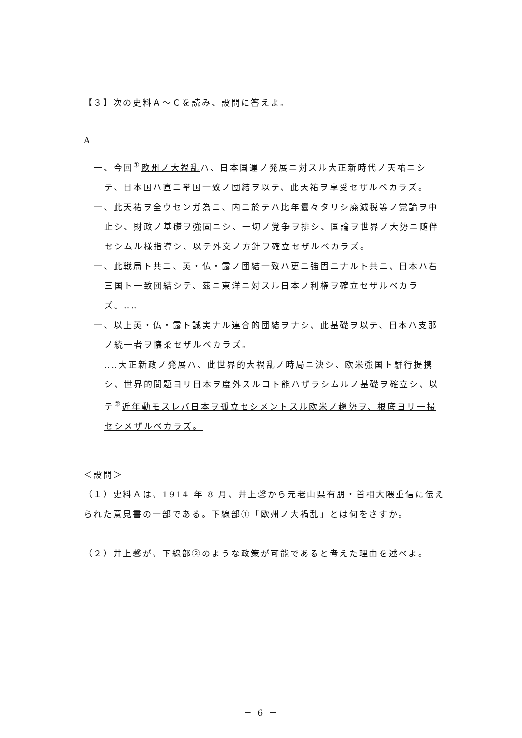【３】次の史料Ａ～Ｃを読み、設問に答えよ。
A
一、今回<sup>①</sup>欧州ノ大禍乱ハ、日本国運ノ発展ニ対スル大正新時代ノ天祐ニシテ、日本国ハ直ニ挙国一致ノ団結ヲ以テ、此天祐ヲ享受セザルベカラズ。
一、此天祐ヲ全ウセンガ為ニ、内ニ於テハ比年囂々タリシ廃減税等ノ党論ヲ中止シ、財政ノ基礎ヲ強固ニシ、一切ノ党争ヲ排シ、国論ヲ世界ノ大勢ニ随伴セシムル様指導シ、以テ外交ノ方針ヲ確立セザルベカラズ。
一、此戦局ト共ニ、英・仏・露ノ団結一致ハ更ニ強固ニナルト共ニ、日本ハ右三国ト一致団結シテ、茲ニ東洋ニ対スル日本ノ利権ヲ確立セザルベカラズ。‥‥
一、以上英・仏・露ト誠実ナル連合的団結ヲナシ、此基礎ヲ以テ、日本ハ支那ノ統一者ヲ懐柔セザルベカラズ。
‥‥大正新政ノ発展ハ、此世界的大禍乱ノ時局ニ決シ、欧米強国ト駢行提携シ、世界的問題ヨリ日本ヲ度外スルコト能ハザラシムルノ基礎ヲ確立シ、以テ<sup>②</sup>近年動モスレバ日本ヲ孤立セシメントスル欧米ノ趨勢ヲ、根底ヨリ一掃セシメザルベカラズ。
＜設問＞
（１）史料Ａは、1914 年 8 月、井上馨から元老山県有朋・首相大隈重信に伝えられた意見書の一部である。下線部①「欧州ノ大禍乱」とは何をさすか。
（２）井上馨が、下線部②のような政策が可能であると考えた理由を述べよ。
－ 6 －